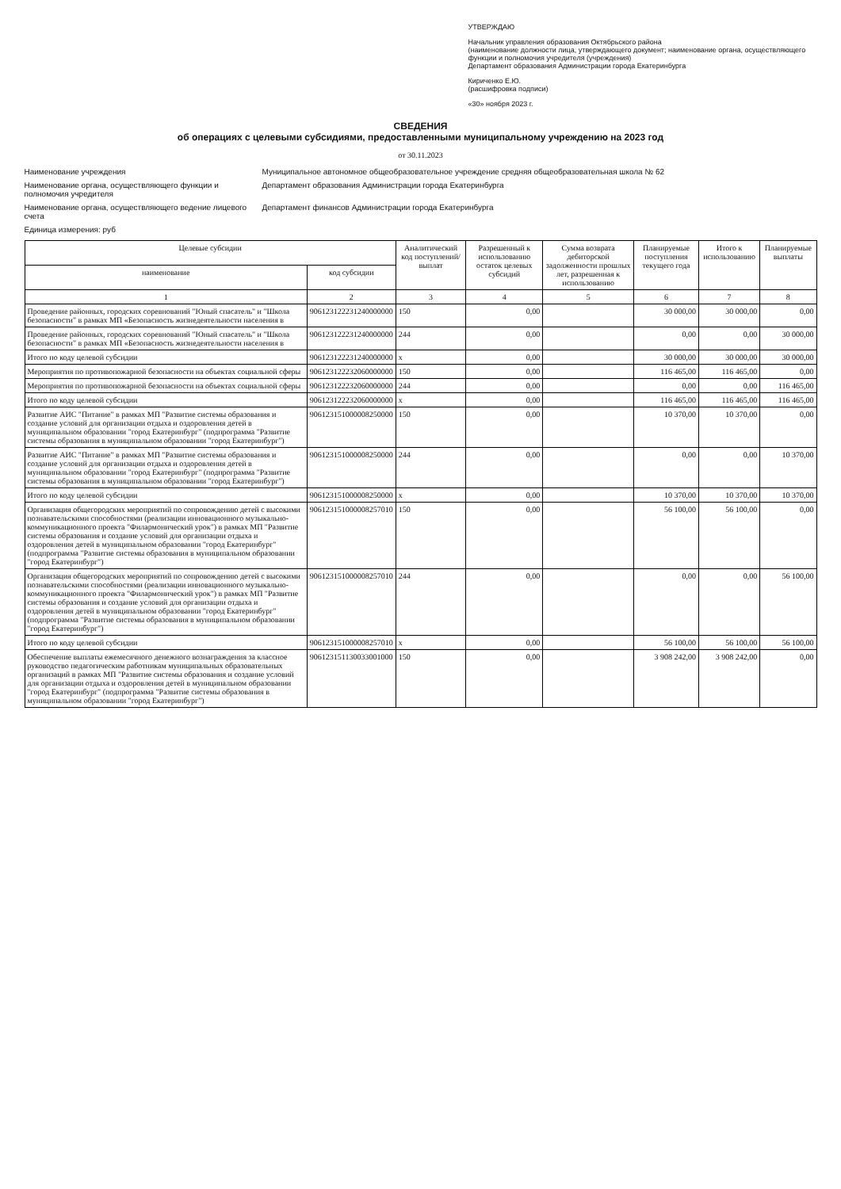УТВЕРЖДАЮ
Начальник управления образования Октябрьского района
(наименование должности лица, утверждающего документ; наименование органа, осуществляющего функции и полномочия учредителя (учреждения)
Департамент образования Администрации города Екатеринбурга
Кириченко Е.Ю.
(расшифровка подписи)
«30» ноября 2023 г.
СВЕДЕНИЯ
об операциях с целевыми субсидиями, предоставленными муниципальному учреждению на 2023 год
от 30.11.2023
Наименование учреждения Муниципальное автономное общеобразовательное учреждение средняя общеобразовательная школа № 62
Наименование органа, осуществляющего функции и полномочия учредителя Департамент образования Администрации города Екатеринбурга
Наименование органа, осуществляющего ведение лицевого счета Департамент финансов Администрации города Екатеринбурга
Единица измерения: руб
| Целевые субсидии | | Аналитический код поступлений/ выплат | Разрешенный к использованию остаток целевых субсидий | Сумма возврата дебиторской задолженности прошлых лет, разрешенная к использованию | Планируемые поступления текущего года | Итого к использованию | Планируемые выплаты |
| --- | --- | --- | --- | --- | --- | --- | --- |
| наименование | код субсидии | | | | | | |
| 1 | 2 | 3 | 4 | 5 | 6 | 7 | 8 |
| Проведение районных, городских соревнований "Юный спасатель" и "Школа безопасности" в рамках МП «Безопасность жизнедеятельности населения в | 906123122231240000000 | 150 | 0,00 | | 30 000,00 | 30 000,00 | 0,00 |
| Проведение районных, городских соревнований "Юный спасатель" и "Школа безопасности" в рамках МП «Безопасность жизнедеятельности населения в | 906123122231240000000 | 244 | 0,00 | | 0,00 | 0,00 | 30 000,00 |
| Итого по коду целевой субсидии | 906123122231240000000 | x | 0,00 | | 30 000,00 | 30 000,00 | 30 000,00 |
| Мероприятия по противопожарной безопасности на объектах социальной сферы | 906123122232060000000 | 150 | 0,00 | | 116 465,00 | 116 465,00 | 0,00 |
| Мероприятия по противопожарной безопасности на объектах социальной сферы | 906123122232060000000 | 244 | 0,00 | | 0,00 | 0,00 | 116 465,00 |
| Итого по коду целевой субсидии | 906123122232060000000 | x | 0,00 | | 116 465,00 | 116 465,00 | 116 465,00 |
| Развитие АИС "Питание" в рамках МП "Развитие системы образования и создание условий для организации отдыха и оздоровления детей в муниципальном образовании "город Екатеринбург" (подпрограмма "Развитие системы образования в муниципальном образовании "город Екатеринбург") | 906123151000008250000 | 150 | 0,00 | | 10 370,00 | 10 370,00 | 0,00 |
| Развитие АИС "Питание" в рамках МП "Развитие системы образования и создание условий для организации отдыха и оздоровления детей в муниципальном образовании "город Екатеринбург" (подпрограмма "Развитие системы образования в муниципальном образовании "город Екатеринбург") | 906123151000008250000 | 244 | 0,00 | | 0,00 | 0,00 | 10 370,00 |
| Итого по коду целевой субсидии | 906123151000008250000 | x | 0,00 | | 10 370,00 | 10 370,00 | 10 370,00 |
| Организация общегородских мероприятий по сопровождению детей с высокими познавательскими способностями (реализации инновационного музыкально-коммуникационного проекта "Филармонический урок") в рамках МП "Развитие системы образования и создание условий для организации отдыха и оздоровления детей в муниципальном образовании "город Екатеринбург" (подпрограмма "Развитие системы образования в муниципальном образовании "город Екатеринбург") | 906123151000008257010 | 150 | 0,00 | | 56 100,00 | 56 100,00 | 0,00 |
| Организация общегородских мероприятий по сопровождению детей с высокими познавательскими способностями (реализации инновационного музыкально-коммуникационного проекта "Филармонический урок") в рамках МП "Развитие системы образования и создание условий для организации отдыха и оздоровления детей в муниципальном образовании "город Екатеринбург" (подпрограмма "Развитие системы образования в муниципальном образовании "город Екатеринбург") | 906123151000008257010 | 244 | 0,00 | | 0,00 | 0,00 | 56 100,00 |
| Итого по коду целевой субсидии | 906123151000008257010 | x | 0,00 | | 56 100,00 | 56 100,00 | 56 100,00 |
| Обеспечение выплаты ежемесячного денежного вознаграждения за классное руководство педагогическим работникам муниципальных образовательных организаций в рамках МП "Развитие системы образования и создание условий для организации отдыха и оздоровления детей в муниципальном образовании "город Екатеринбург" (подпрограмма "Развитие системы образования в муниципальном образовании "город Екатеринбург") | 906123151130033001000 | 150 | 0,00 | | 3 908 242,00 | 3 908 242,00 | 0,00 |